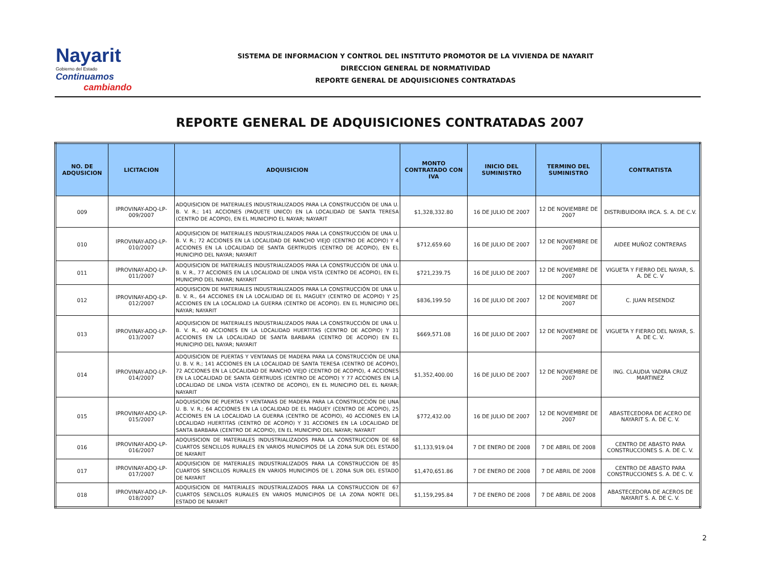Nayarit
Gobierno del Estado
Continuamos
cambiando
SISTEMA DE INFORMACION Y CONTROL DEL INSTITUTO PROMOTOR DE LA VIVIENDA DE NAYARIT
DIRECCION GENERAL DE NORMATIVIDAD
REPORTE GENERAL DE ADQUISICIONES CONTRATADAS
REPORTE GENERAL DE ADQUISICIONES CONTRATADAS 2007
| NO. DE ADQUSICION | LICITACION | ADQUISICION | MONTO CONTRATADO CON IVA | INICIO DEL SUMINISTRO | TERMINO DEL SUMINISTRO | CONTRATISTA |
| --- | --- | --- | --- | --- | --- | --- |
| 009 | IPROVINAY-ADQ-LP-009/2007 | ADQUISICION DE MATERIALES INDUSTRIALIZADOS PARA LA CONSTRUCCIÓN DE UNA U. B. V. R.; 141 ACCIONES (PAQUETE UNICO) EN LA LOCALIDAD DE SANTA TERESA (CENTRO DE ACOPIO), EN EL MUNICIPIO EL NAYAR; NAYARIT | $1,328,332.80 | 16 DE JULIO DE 2007 | 12 DE NOVIEMBRE DE 2007 | DISTRIBUIDORA IRCA. S. A. DE C.V. |
| 010 | IPROVINAY-ADQ-LP-010/2007 | ADQUISICION DE MATERIALES INDUSTRIALIZADOS PARA LA CONSTRUCCIÓN DE UNA U. B. V. R.; 72 ACCIONES EN LA LOCALIDAD DE RANCHO VIEJO (CENTRO DE ACOPIO) Y 4 ACCIONES EN LA LOCALIDAD DE SANTA GERTRUDIS (CENTRO DE ACOPIO), EN EL MUNICIPIO DEL NAYAR; NAYARIT | $712,659.60 | 16 DE JULIO DE 2007 | 12 DE NOVIEMBRE DE 2007 | AIDEE MUÑOZ CONTRERAS |
| 011 | IPROVINAY-ADQ-LP-011/2007 | ADQUISICION DE MATERIALES INDUSTRIALIZADOS PARA LA CONSTRUCCIÓN DE UNA U. B. V. R., 77 ACCIONES EN LA LOCALIDAD DE LINDA VISTA (CENTRO DE ACOPIO), EN EL MUNICIPIO DEL NAYAR; NAYARIT | $721,239.75 | 16 DE JULIO DE 2007 | 12 DE NOVIEMBRE DE 2007 | VIGUETA Y FIERRO DEL NAYAR, S. A. DE C. V |
| 012 | IPROVINAY-ADQ-LP-012/2007 | ADQUISICION DE MATERIALES INDUSTRIALIZADOS PARA LA CONSTRUCCIÓN DE UNA U. B. V. R., 64 ACCIONES EN LA LOCALIDAD DE EL MAGUEY (CENTRO DE ACOPIO) Y 25 ACCIONES EN LA LOCALIDAD LA GUERRA (CENTRO DE ACOPIO). EN EL MUNICIPIO DEL NAYAR; NAYARIT | $836,199.50 | 16 DE JULIO DE 2007 | 12 DE NOVIEMBRE DE 2007 | C. JUAN RESENDIZ |
| 013 | IPROVINAY-ADQ-LP-013/2007 | ADQUISICION DE MATERIALES INDUSTRIALIZADOS PARA LA CONSTRUCCIÓN DE UNA U. B. V. R., 40 ACCIONES EN LA LOCALIDAD HUERTITAS (CENTRO DE ACOPIO) Y 31 ACCIONES EN LA LOCALIDAD DE SANTA BARBARA (CENTRO DE ACOPIO) EN EL MUNICIPIO DEL NAYAR; NAYARIT | $669,571.08 | 16 DE JULIO DE 2007 | 12 DE NOVIEMBRE DE 2007 | VIGUETA Y FIERRO DEL NAYAR, S. A. DE C. V. |
| 014 | IPROVINAY-ADQ-LP-014/2007 | ADQUISICION DE PUERTAS Y VENTANAS DE MADERA PARA LA CONSTRUCCIÓN DE UNA U. B. V. R.; 141 ACCIONES EN LA LOCALIDAD DE SANTA TERESA (CENTRO DE ACOPIO), 72 ACCIONES EN LA LOCALIDAD DE RANCHO VIEJO (CENTRO DE ACOPIO), 4 ACCIONES EN LA LOCALIDAD DE SANTA GERTRUDIS (CENTRO DE ACOPIO) Y 77 ACCIONES EN LA LOCALIDAD DE LINDA VISTA (CENTRO DE ACOPIO), EN EL MUNICIPIO DEL EL NAYAR; NAYARIT | $1,352,400.00 | 16 DE JULIO DE 2007 | 12 DE NOVIEMBRE DE 2007 | ING. CLAUDIA YADIRA CRUZ MARTINEZ |
| 015 | IPROVINAY-ADQ-LP-015/2007 | ADQUISICION DE PUERTAS Y VENTANAS DE MADERA PARA LA CONSTRUCCIÓN DE UNA U. B. V. R.; 64 ACCIONES EN LA LOCALIDAD DE EL MAGUEY (CENTRO DE ACOPIO), 25 ACCIONES EN LA LOCALIDAD LA GUERRA (CENTRO DE ACOPIO), 40 ACCIONES EN LA LOCALIDAD HUERTITAS (CENTRO DE ACOPIO) Y 31 ACCIONES EN LA LOCALIDAD DE SANTA BARBARA (CENTRO DE ACOPIO), EN EL MUNICIPIO DEL NAYAR; NAYARIT | $772,432.00 | 16 DE JULIO DE 2007 | 12 DE NOVIEMBRE DE 2007 | ABASTECEDORA DE ACERO DE NAYARIT S. A. DE C. V. |
| 016 | IPROVINAY-ADQ-LP-016/2007 | ADQUISICION DE MATERIALES INDUSTRIALIZADOS PARA LA CONSTRUCCION DE 68 CUARTOS SENCILLOS RURALES EN VARIOS MUNICIPIOS DE LA ZONA SUR DEL ESTADO DE NAYARIT | $1,133,919.04 | 7 DE ENERO DE 2008 | 7 DE ABRIL DE 2008 | CENTRO DE ABASTO PARA CONSTRUCCIONES S. A. DE C. V. |
| 017 | IPROVINAY-ADQ-LP-017/2007 | ADQUISICION DE MATERIALES INDUSTRIALIZADOS PARA LA CONSTRUCCION DE 85 CUARTOS SENCILLOS RURALES EN VARIOS MUNICIPIOS DE L ZONA SUR DEL ESTADO DE NAYARIT | $1,470,651.86 | 7 DE ENERO DE 2008 | 7 DE ABRIL DE 2008 | CENTRO DE ABASTO PARA CONSTRUCCIONES S. A. DE C. V. |
| 018 | IPROVINAY-ADQ-LP-018/2007 | ADQUISICION DE MATERIALES INDUSTRIALIZADOS PARA LA CONSTRUCCION DE 67 CUARTOS SENCILLOS RURALES EN VARIOS MUNICIPIOS DE LA ZONA NORTE DEL ESTADO DE NAYARIT | $1,159,295.84 | 7 DE ENERO DE 2008 | 7 DE ABRIL DE 2008 | ABASTECEDORA DE ACEROS DE NAYARIT S. A. DE C. V. |
2